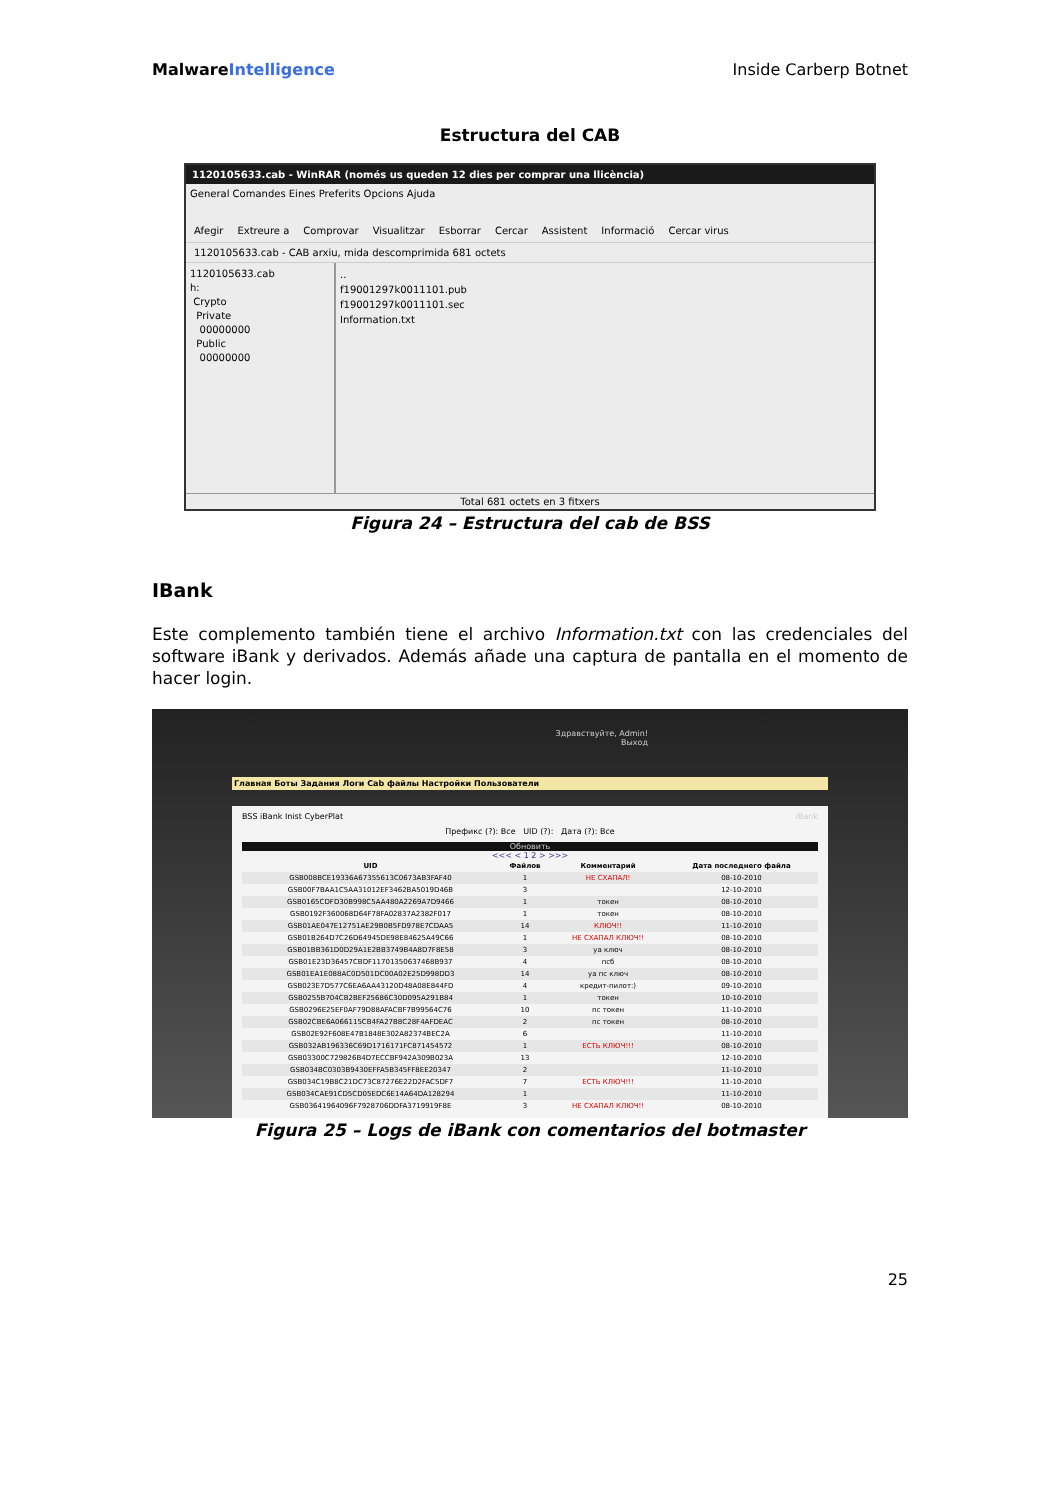Malware Intelligence Inside Carberp Botnet
Estructura del CAB
1120105633.cab - WinRAR (només us queden 12 dies per comprar una llicència)
General Comandes Eines Preferits Opcions Ajuda
Afegir Extreure a Comprovar Visualitzar Esborrar Cercar Assistent Informació Cercar virus
1120105633.cab - CAB arxiu, mida descomprimida 681 octets
1120105633.cab
h:
Crypto
Private
00000000
Public
00000000
..
f19001297k0011101.pub
f19001297k0011101.sec
Information.txt
Total 681 octets en 3 fitxers
Figura 24 – Estructura del cab de BSS
IBank
Este complemento también tiene el archivo Information.txt con las credenciales del software iBank y derivados. Además añade una captura de pantalla en el momento de hacer login.
Здравствуйте, Admin!
Выход
Главная Боты Задания Логи Cab файлы Настройки Пользователи
BSS iBank Inist CyberPlat iBank
Префикс (?): Все UID (?): Дата (?): Все
Обновить
<<< < 1 2 > >>>
| UID | Файлов | Комментарий | Дата последнего файла |
| --- | --- | --- | --- |
| GSB008BCE19336A67355613C0673AB3FAF40 | 1 | НЕ СХАПАЛ! | 08-10-2010 |
| GSB00F7BAA1C5AA31012EF3462BA5019D46B | 3 | | 12-10-2010 |
| GSB0165CDFD30B998C5AA480A2269A7D9466 | 1 | токен | 08-10-2010 |
| GSB0192F360068D64F78FA02837A2382F017 | 1 | токен | 08-10-2010 |
| GSB01AE047E12751AE29B0B5FD978E7CDAA5 | 14 | КЛЮЧ!! | 11-10-2010 |
| GSB01B264D7C26D64945DE98E84625A49C66 | 1 | НЕ СХАПАЛ КЛЮЧ!! | 08-10-2010 |
| GSB01BB361D0D29A1E2BB3749B4A8D7F8E58 | 3 | уа ключ | 08-10-2010 |
| GSB01E23D36457CBDF11701350637468B937 | 4 | псб | 08-10-2010 |
| GSB01EA1E088AC0D501DC00A02E25D998DD3 | 14 | уа пс ключ | 08-10-2010 |
| GSB023E7D577C6EA6AA43120D48A08E844FD | 4 | кредит-пилот:) | 09-10-2010 |
| GSB0255B704CB2BEF25686C30D095A291B84 | 1 | токен | 10-10-2010 |
| GSB0296E25EF0AF79D88AFACBF7B99564C76 | 10 | пс токен | 11-10-2010 |
| GSB02CBE6A066115CB4FA27B8C28F4AFDEAC | 2 | пс токен | 08-10-2010 |
| GSB02E92F608E47B1848E302A82374BEC2A | 6 | | 11-10-2010 |
| GSB032AB196336C69D1716171FC871454572 | 1 | ЕСТЬ КЛЮЧ!!! | 08-10-2010 |
| GSB03300C729826B4D7ECCBF942A309B023A | 13 | | 12-10-2010 |
| GSB034BC0303B9430EFFA5B345FF8EE20347 | 2 | | 11-10-2010 |
| GSB034C19B8C21DC73C87276E22D2FAC5DF7 | 7 | ЕСТЬ КЛЮЧ!!! | 11-10-2010 |
| GSB034CAE91CD5CD05EDC6E14A64DA128294 | 1 | | 11-10-2010 |
| GSB03641964096F7928706DDFA3719919F8E | 3 | НЕ СХАПАЛ КЛЮЧ!! | 08-10-2010 |
Figura 25 – Logs de iBank con comentarios del botmaster
25